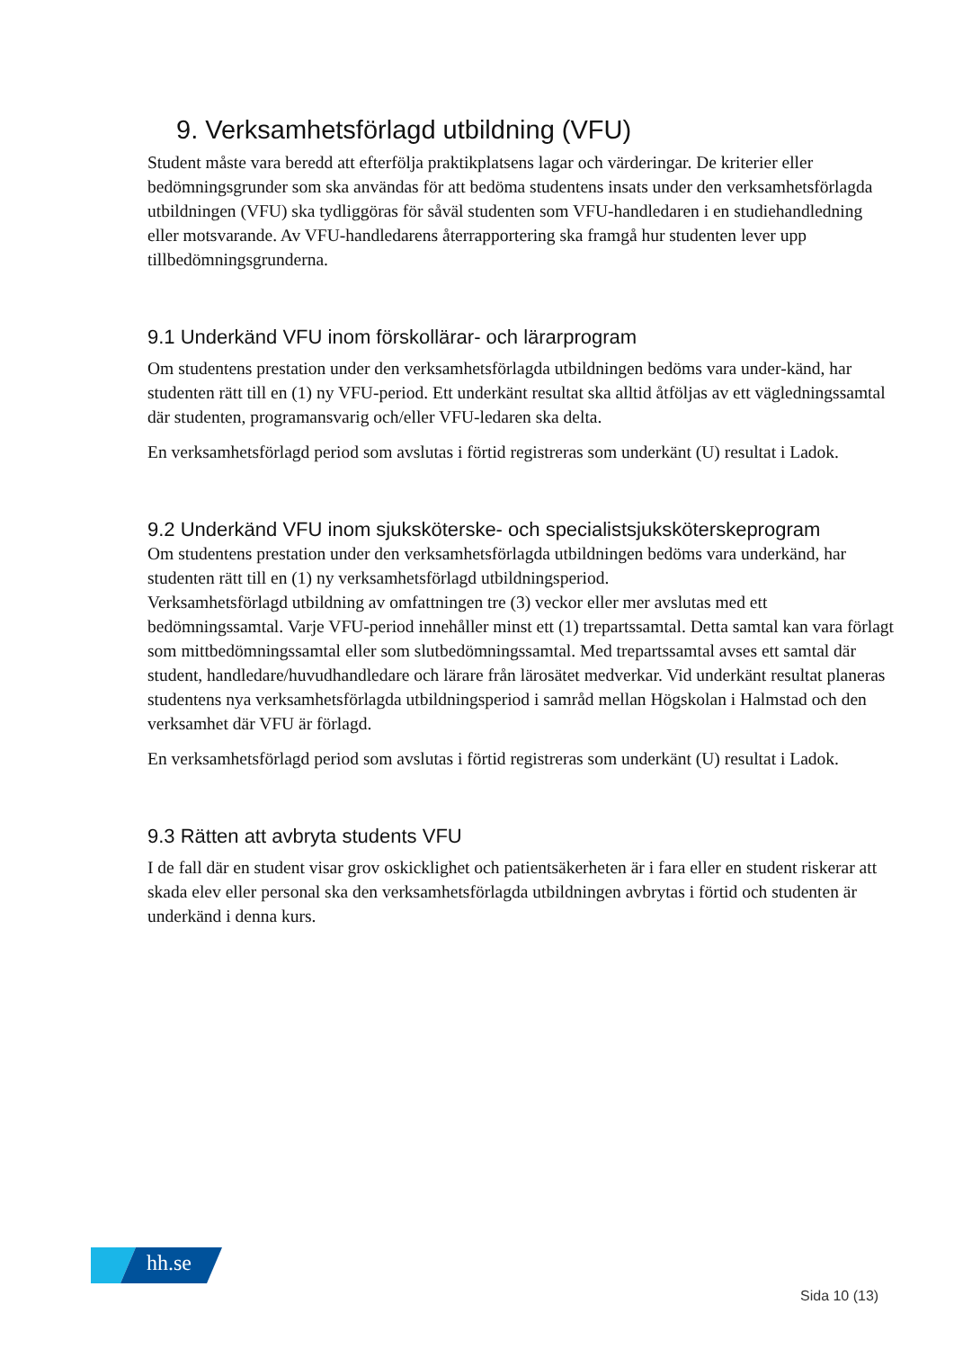9. Verksamhetsförlagd utbildning (VFU)
Student måste vara beredd att efterfölja praktikplatsens lagar och värderingar. De kriterier eller bedömningsgrunder som ska användas för att bedöma studentens insats under den verksamhetsförlagda utbildningen (VFU) ska tydliggöras för såväl studenten som VFU-handledaren i en studiehandledning eller motsvarande. Av VFU-handledarens återrapportering ska framgå hur studenten lever upp tillbedömningsgrunderna.
9.1 Underkänd VFU inom förskollärar- och lärarprogram
Om studentens prestation under den verksamhetsförlagda utbildningen bedöms vara under-känd, har studenten rätt till en (1) ny VFU-period. Ett underkänt resultat ska alltid åtföljas av ett vägledningssamtal där studenten, programansvarig och/eller VFU-ledaren ska delta.
En verksamhetsförlagd period som avslutas i förtid registreras som underkänt (U) resultat i Ladok.
9.2 Underkänd VFU inom sjuksköterske- och specialistsjuksköterskeprogram
Om studentens prestation under den verksamhetsförlagda utbildningen bedöms vara underkänd, har studenten rätt till en (1) ny verksamhetsförlagd utbildningsperiod.
Verksamhetsförlagd utbildning av omfattningen tre (3) veckor eller mer avslutas med ett bedömningssamtal. Varje VFU-period innehåller minst ett (1) trepartssamtal. Detta samtal kan vara förlagt som mittbedömningssamtal eller som slutbedömningssamtal. Med trepartssamtal avses ett samtal där student, handledare/huvudhandledare och lärare från lärosätet medverkar. Vid underkänt resultat planeras studentens nya verksamhetsförlagda utbildningsperiod i samråd mellan Högskolan i Halmstad och den verksamhet där VFU är förlagd.
En verksamhetsförlagd period som avslutas i förtid registreras som underkänt (U) resultat i Ladok.
9.3 Rätten att avbryta students VFU
I de fall där en student visar grov oskicklighet och patientsäkerheten är i fara eller en student riskerar att skada elev eller personal ska den verksamhetsförlagda utbildningen avbrytas i förtid och studenten är underkänd i denna kurs.
hh.se
Sida 10 (13)